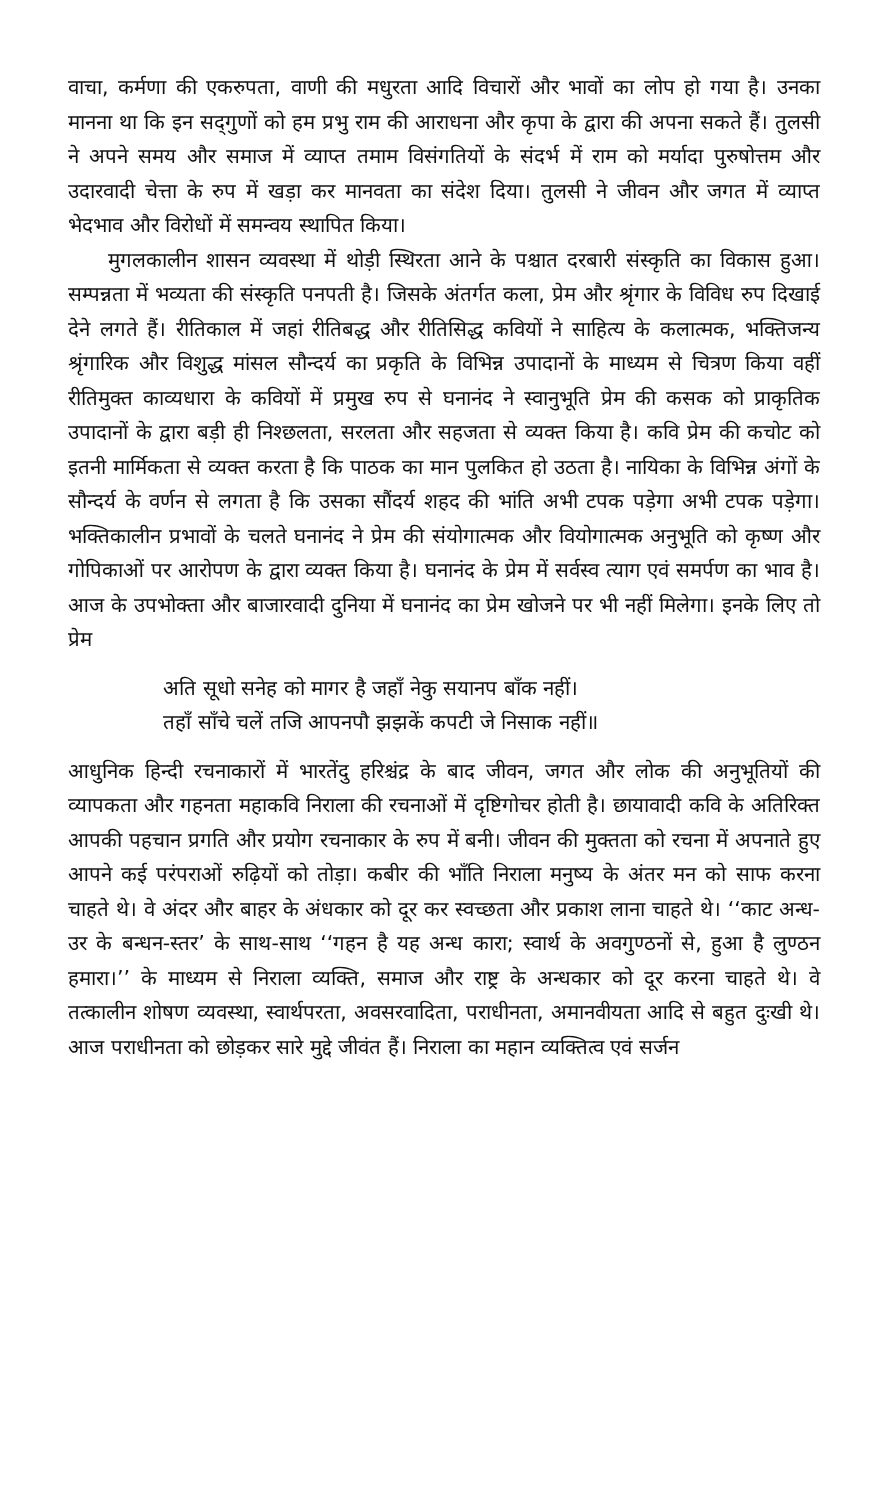वाचा, कर्मणा की एकरुपता, वाणी की मधुरता आदि विचारों और भावों का लोप हो गया है। उनका मानना था कि इन सद्‌गुणों को हम प्रभु राम की आराधना और कृपा के द्वारा की अपना सकते हैं। तुलसी ने अपने समय और समाज में व्याप्त तमाम विसंगतियों के संदर्भ में राम को मर्यादा पुरुषोत्तम और उदारवादी चेत्ता के रुप में खड़ा कर मानवता का संदेश दिया। तुलसी ने जीवन और जगत में व्याप्त भेदभाव और विरोधों में समन्वय स्थापित किया।
मुगलकालीन शासन व्यवस्था में थोड़ी स्थिरता आने के पश्चात दरबारी संस्कृति का विकास हुआ। सम्पन्नता में भव्यता की संस्कृति पनपती है। जिसके अंतर्गत कला, प्रेम और श्रृंगार के विविध रुप दिखाई देने लगते हैं। रीतिकाल में जहां रीतिबद्ध और रीतिसिद्ध कवियों ने साहित्य के कलात्मक, भक्तिजन्य श्रृंगारिक और विशुद्ध मांसल सौन्दर्य का प्रकृति के विभिन्न उपादानों के माध्यम से चित्रण किया वहीं रीतिमुक्त काव्यधारा के कवियों में प्रमुख रुप से घनानंद ने स्वानुभूति प्रेम की कसक को प्राकृतिक उपादानों के द्वारा बड़ी ही निश्छलता, सरलता और सहजता से व्यक्त किया है। कवि प्रेम की कचोट को इतनी मार्मिकता से व्यक्त करता है कि पाठक का मान पुलकित हो उठता है। नायिका के विभिन्न अंगों के सौन्दर्य के वर्णन से लगता है कि उसका सौंदर्य शहद की भांति अभी टपक पड़ेगा अभी टपक पड़ेगा। भक्तिकालीन प्रभावों के चलते घनानंद ने प्रेम की संयोगात्मक और वियोगात्मक अनुभूति को कृष्ण और गोपिकाओं पर आरोपण के द्वारा व्यक्त किया है। घनानंद के प्रेम में सर्वस्व त्याग एवं समर्पण का भाव है। आज के उपभोक्ता और बाजारवादी दुनिया में घनानंद का प्रेम खोजने पर भी नहीं मिलेगा। इनके लिए तो प्रेम
अति सूधो सनेह को मागर है जहाँ नेकु सयानप बाँक नहीं।
तहाँ साँचे चलें तजि आपनपौ झझकें कपटी जे निसाक नहीं॥
आधुनिक हिन्दी रचनाकारों में भारतेंदु हरिश्चंद्र के बाद जीवन, जगत और लोक की अनुभूतियों की व्यापकता और गहनता महाकवि निराला की रचनाओं में दृष्टिगोचर होती है। छायावादी कवि के अतिरिक्त आपकी पहचान प्रगति और प्रयोग रचनाकार के रुप में बनी। जीवन की मुक्तता को रचना में अपनाते हुए आपने कई परंपराओं रुढ़ियों को तोड़ा। कबीर की भाँति निराला मनुष्य के अंतर मन को साफ करना चाहते थे। वे अंदर और बाहर के अंधकार को दूर कर स्वच्छता और प्रकाश लाना चाहते थे। ‘‘काट अन्ध-उर के बन्धन-स्तर’ के साथ-साथ ‘‘गहन है यह अन्ध कारा; स्वार्थ के अवगुण्ठनों से, हुआ है लुण्ठन हमारा।’’ के माध्यम से निराला व्यक्ति, समाज और राष्ट्र के अन्धकार को दूर करना चाहते थे। वे तत्कालीन शोषण व्यवस्था, स्वार्थपरता, अवसरवादिता, पराधीनता, अमानवीयता आदि से बहुत दुःखी थे। आज पराधीनता को छोड़कर सारे मुद्दे जीवंत हैं। निराला का महान व्यक्तित्व एवं सर्जन